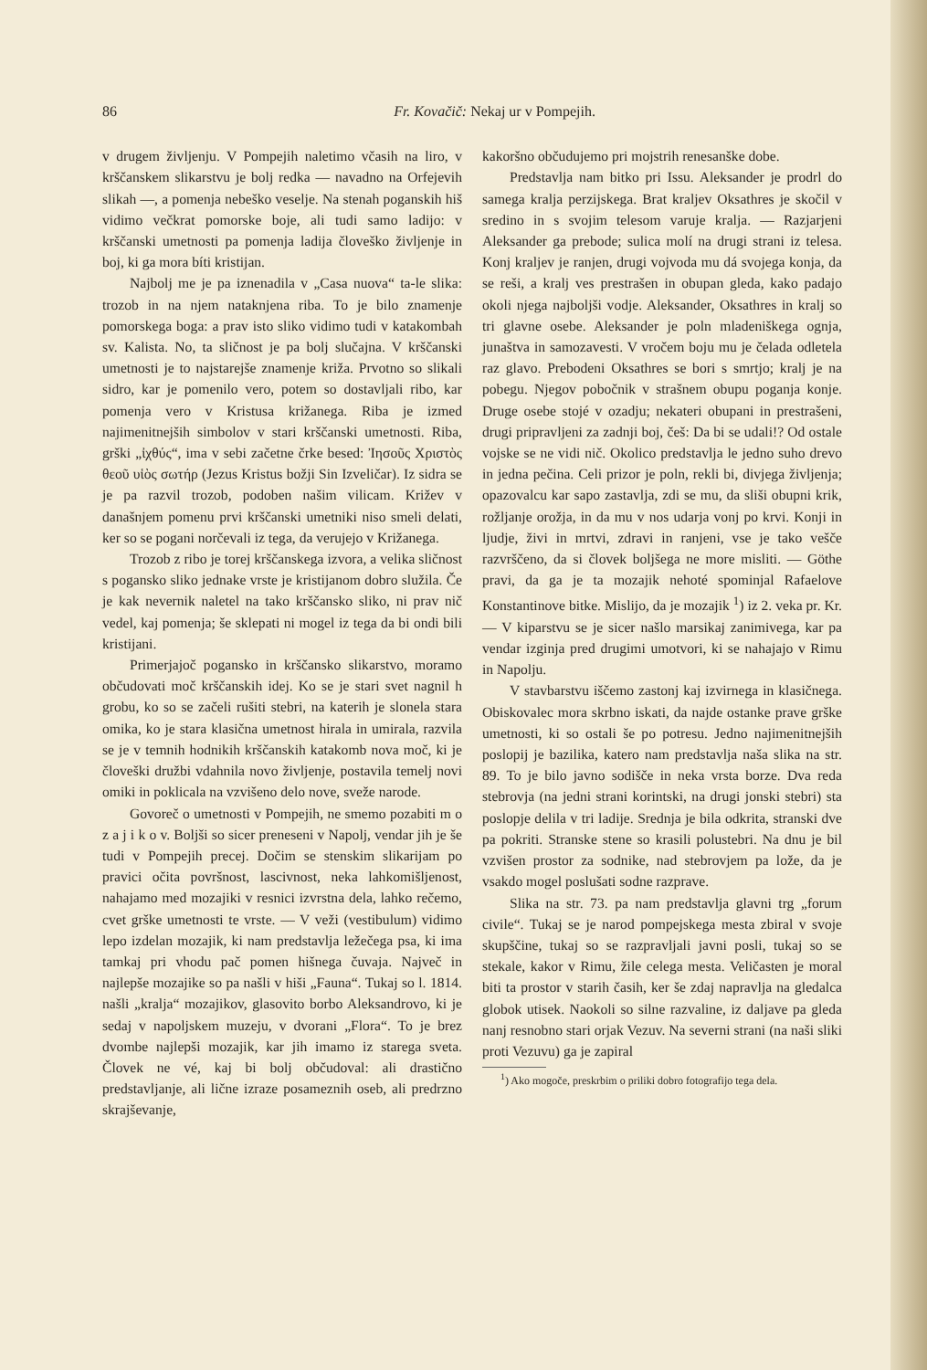86 Fr. Kovačič: Nekaj ur v Pompejih.
v drugem življenju. V Pompejih naletimo včasih na liro, v krščanskem slikarstvu je bolj redka — navadno na Orfejevih slikah —, a pomenja nebeško veselje. Na stenah poganskih hiš vidimo večkrat pomorske boje, ali tudi samo ladijo: v krščanski umetnosti pa pomenja ladija človeško življenje in boj, ki ga mora bíti kristijan.
Najbolj me je pa iznenadila v „Casa nuova“ ta-le slika: trozob in na njem nataknjena riba. To je bilo znamenje pomorskega boga: a prav isto sliko vidimo tudi v katakombah sv. Kalista. No, ta sličnost je pa bolj slučajna. V krščanski umetnosti je to najstarejše znamenje križa. Prvotno so slikali sidro, kar je pomenilo vero, potem so dostavljali ribo, kar pomenja vero v Kristusa križanega. Riba je izmed najimenitnejših simbolov v stari krščanski umetnosti. Riba, grški „ἰχθύς“, ima v sebi začetne črke besed: Ἰησοῦς Χριστὸς θεοῦ υἱὸς σωτήρ (Jezus Kristus božji Sin Izveličar). Iz sidra se je pa razvil trozob, podoben našim vilicam. Križev v današnjem pomenu prvi krščanski umetniki niso smeli delati, ker so se pogani norčevali iz tega, da verujejo v Križanega.
Trozob z ribo je torej krščanskega izvora, a velika sličnost s pogansko sliko jednake vrste je kristijanom dobro služila. Če je kak nevernik naletel na tako krščansko sliko, ni prav nič vedel, kaj pomenja; še sklepati ni mogel iz tega da bi ondi bili kristijani.
Primerjajoč pogansko in krščansko slikarstvo, moramo občudovati moč krščanskih idej. Ko se je stari svet nagnil h grobu, ko so se začeli rušiti stebri, na katerih je slonela stara omika, ko je stara klasična umetnost hirala in umirala, razvila se je v temnih hodnikih krščanskih katakomb nova moč, ki je človeški družbi vdahnila novo življenje, postavila temelj novi omiki in poklicala na vzvišeno delo nove, sveže narode.
Govoreč o umetnosti v Pompejih, ne smemo pozabiti m o z a j i k o v. Boljši so sicer preneseni v Napolj, vendar jih je še tudi v Pompejih precej. Dočim se stenskim slikarijam po pravici očita površnost, lascivnost, neka lahkomišljenost, nahajamo med mozajiki v resnici izvrstna dela, lahko rečemo, cvet grške umetnosti te vrste. — V veži (vestibulum) vidimo lepo izdelan mozajik, ki nam predstavlja ležečega psa, ki ima tamkaj pri vhodu pač pomen hišnega čuvaja. Največ in najlepše mozajike so pa našli v hiši „Fauna“. Tukaj so l. 1814. našli „kralja“ mozajikov, glasovito borbo Aleksandrovo, ki je sedaj v napoljskem muzeju, v dvorani „Flora“. To je brez dvombe najlepši mozajik, kar jih imamo iz starega sveta. Človek ne vé, kaj bi bolj občudoval: ali drastično predstavljanje, ali lične izraze posameznih oseb, ali predrzno skrajševanje,
kakoršno občudujemo pri mojstrih renesanške dobe.
Predstavlja nam bitko pri Issu. Aleksander je prodrl do samega kralja perzijskega. Brat kraljev Oksathres je skočil v sredino in s svojim telesom varuje kralja. — Razjarjeni Aleksander ga prebode; sulica molí na drugi strani iz telesa. Konj kraljev je ranjen, drugi vojvoda mu dá svojega konja, da se reši, a kralj ves prestrašen in obupan gleda, kako padajo okoli njega najboljši vodje. Aleksander, Oksathres in kralj so tri glavne osebe. Aleksander je poln mladeniškega ognja, junaštva in samozavesti. V vročem boju mu je čelada odletela raz glavo. Prebodeni Oksathres se bori s smrtjo; kralj je na pobegu. Njegov pobočnik v strašnem obupu poganja konje. Druge osebe stojé v ozadju; nekateri obupani in prestrašeni, drugi pripravljeni za zadnji boj, češ: Da bi se udali!? Od ostale vojske se ne vidi nič. Okolico predstavlja le jedno suho drevo in jedna pečina. Celi prizor je poln, rekli bi, divjega življenja; opazovalcu kar sapo zastavlja, zdi se mu, da sliši obupni krik, rožljanje orožja, in da mu v nos udarja vonj po krvi. Konji in ljudje, živi in mrtvi, zdravi in ranjeni, vse je tako vešče razvrščeno, da si človek boljšega ne more misliti. — Göthe pravi, da ga je ta mozajik nehoté spominjal Rafaelove Konstantinove bitke. Mislijo, da je mozajik <sup>1</sup>) iz 2. veka pr. Kr. — V kiparstvu se je sicer našlo marsikaj zanimivega, kar pa vendar izginja pred drugimi umotvori, ki se nahajajo v Rimu in Napolju.
V stavbarstvu iščemo zastonj kaj izvirnega in klasičnega. Obiskovalec mora skrbno iskati, da najde ostanke prave grške umetnosti, ki so ostali še po potresu. Jedno najimenitnejših poslopij je bazilika, katero nam predstavlja naša slika na str. 89. To je bilo javno sodišče in neka vrsta borze. Dva reda stebrovja (na jedni strani korintski, na drugi jonski stebri) sta poslopje delila v tri ladije. Srednja je bila odkrita, stranski dve pa pokriti. Stranske stene so krasili polustebri. Na dnu je bil vzvišen prostor za sodnike, nad stebrovjem pa lože, da je vsakdo mogel poslušati sodne razprave.
Slika na str. 73. pa nam predstavlja glavni trg „forum civile“. Tukaj se je narod pompejskega mesta zbiral v svoje skupščine, tukaj so se razpravljali javni posli, tukaj so se stekale, kakor v Rimu, žile celega mesta. Veličasten je moral biti ta prostor v starih časih, ker še zdaj napravlja na gledalca globok utisek. Naokoli so silne razvaline, iz daljave pa gleda nanj resnobno stari orjak Vezuv. Na severni strani (na naši sliki proti Vezuvu) ga je zapiral
<sup>1</sup>) Ako mogoče, preskrbim o priliki dobro fotografijo tega dela.